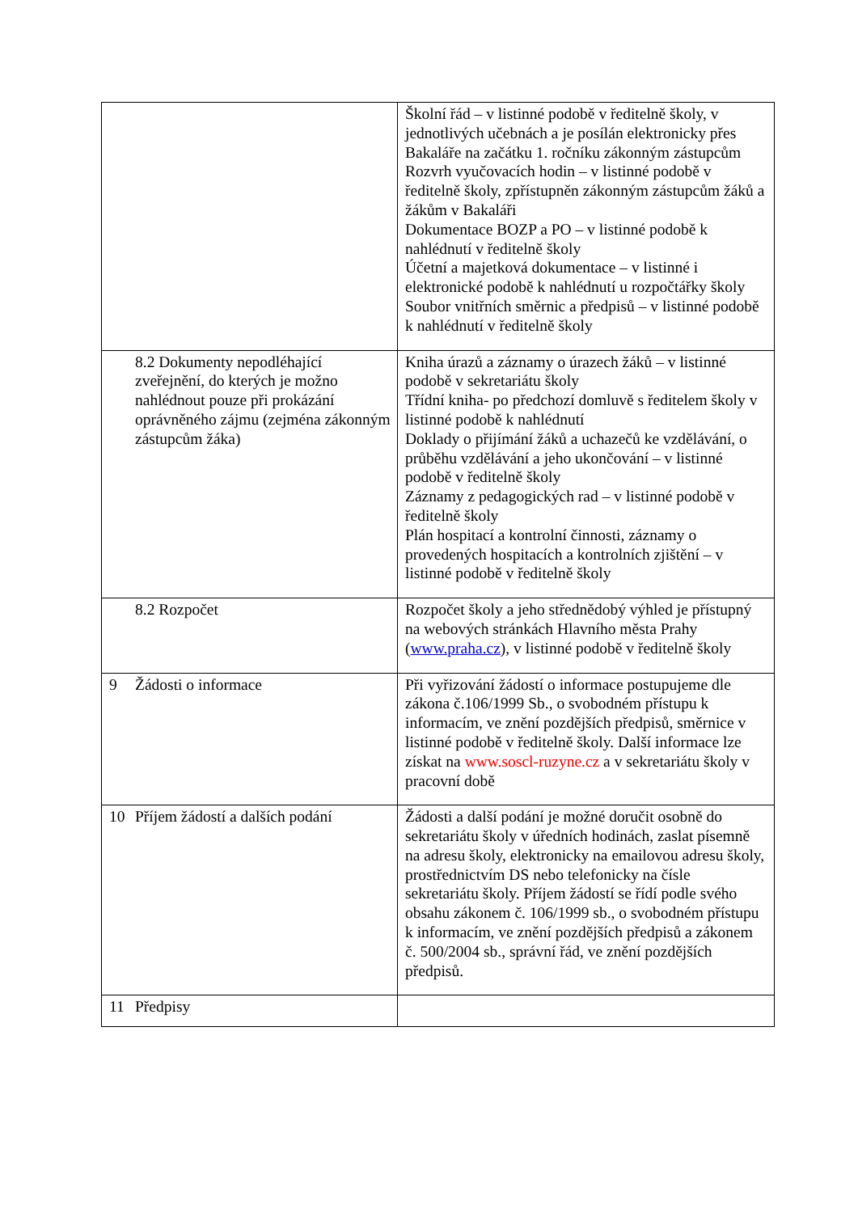| | Školní řád – v listinné podobě v ředitelně školy, v jednotlivých učebnách a je posílán elektronicky přes Bakaláře na začátku 1. ročníku zákonným zástupcům Rozvrh vyučovacích hodin – v listinné podobě v ředitelně školy, zpřístupněn zákonným zástupcům žáků a žákům v Bakaláři Dokumentace BOZP a PO – v listinné podobě k nahlédnutí v ředitelně školy Účetní a majetková dokumentace – v listinné i elektronické podobě k nahlédnutí u rozpočtářky školy Soubor vnitřních směrnic a předpisů – v listinné podobě k nahlédnutí v ředitelně školy |
| 8.2 Dokumenty nepodléhající zveřejnění, do kterých je možno nahlédnout pouze při prokázání oprávněného zájmu (zejména zákonným zástupcům žáka) | Kniha úrazů a záznamy o úrazech žáků – v listinné podobě v sekretariátu školy Třídní kniha- po předchozí domluvě s ředitelem školy v listinné podobě k nahlédnutí Doklady o přijímání žáků a uchazečů ke vzdělávání, o průběhu vzdělávání a jeho ukončování – v listinné podobě v ředitelně školy Záznamy z pedagogických rad – v listinné podobě v ředitelně školy Plán hospitací a kontrolní činnosti, záznamy o provedených hospitacích a kontrolních zjištění – v listinné podobě v ředitelně školy |
| 8.2 Rozpočet | Rozpočet školy a jeho střednědobý výhled je přístupný na webových stránkách Hlavního města Prahy ( www.praha.cz ), v listinné podobě v ředitelně školy |
| 9 Žádosti o informace | Při vyřizování žádostí o informace postupujeme dle zákona č.106/1999 Sb., o svobodném přístupu k informacím, ve znění pozdějších předpisů, směrnice v listinné podobě v ředitelně školy. Další informace lze získat na www.soscl-ruzyne.cz a v sekretariátu školy v pracovní době |
| 10 Příjem žádostí a dalších podání | Žádosti a další podání je možné doručit osobně do sekretariátu školy v úředních hodinách, zaslat písemně na adresu školy, elektronicky na emailovou adresu školy, prostřednictvím DS nebo telefonicky na čísle sekretariátu školy. Příjem žádostí se řídí podle svého obsahu zákonem č. 106/1999 sb., o svobodném přístupu k informacím, ve znění pozdějších předpisů a zákonem č. 500/2004 sb., správní řád, ve znění pozdějších předpisů. |
| 11 Předpisy | |